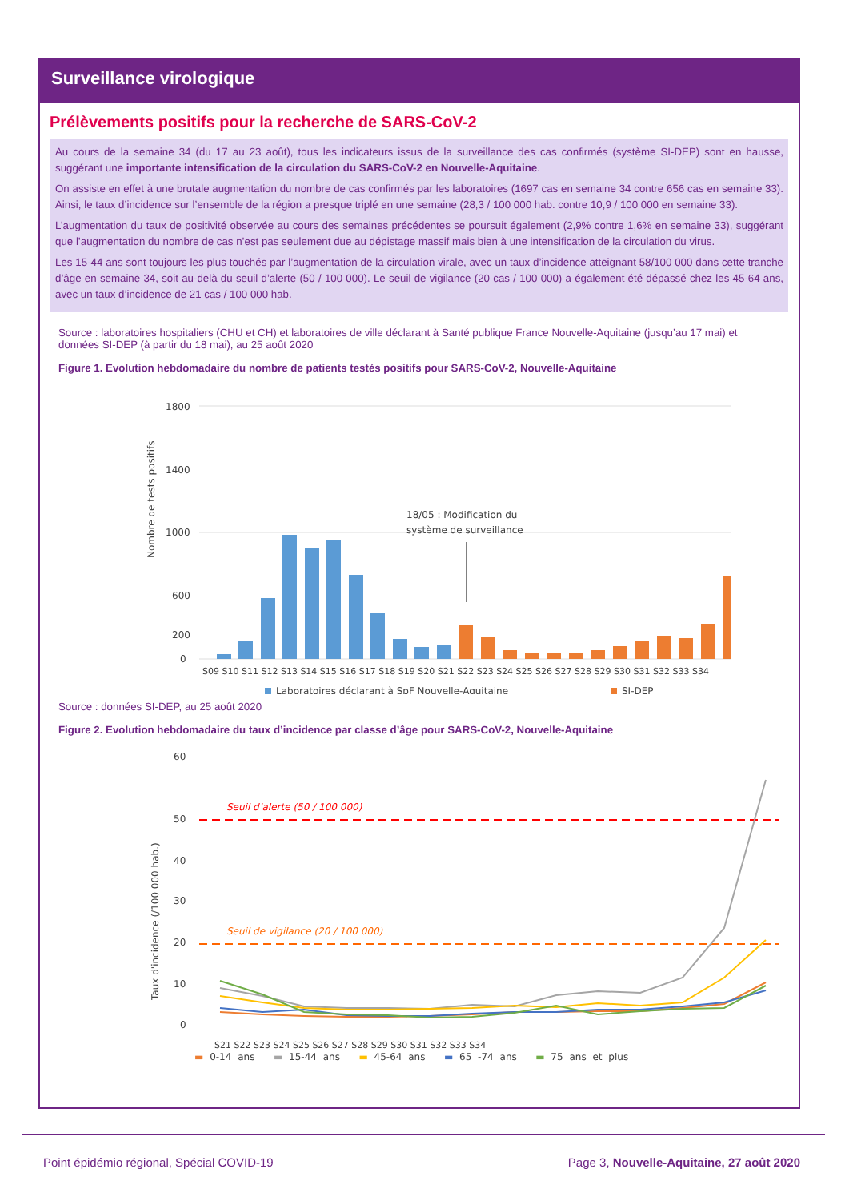Surveillance virologique
Prélèvements positifs pour la recherche de SARS-CoV-2
Au cours de la semaine 34 (du 17 au 23 août), tous les indicateurs issus de la surveillance des cas confirmés (système SI-DEP) sont en hausse, suggérant une importante intensification de la circulation du SARS-CoV-2 en Nouvelle-Aquitaine.
On assiste en effet à une brutale augmentation du nombre de cas confirmés par les laboratoires (1697 cas en semaine 34 contre 656 cas en semaine 33). Ainsi, le taux d’incidence sur l’ensemble de la région a presque triplé en une semaine (28,3 / 100 000 hab. contre 10,9 / 100 000 en semaine 33).
L’augmentation du taux de positivité observée au cours des semaines précédentes se poursuit également (2,9% contre 1,6% en semaine 33), suggérant que l’augmentation du nombre de cas n’est pas seulement due au dépistage massif mais bien à une intensification de la circulation du virus.
Les 15-44 ans sont toujours les plus touchés par l’augmentation de la circulation virale, avec un taux d’incidence atteignant 58/100 000 dans cette tranche d’âge en semaine 34, soit au-delà du seuil d’alerte (50 / 100 000). Le seuil de vigilance (20 cas / 100 000) a également été dépassé chez les 45-64 ans, avec un taux d’incidence de 21 cas / 100 000 hab.
Source : laboratoires hospitaliers (CHU et CH) et laboratoires de ville déclarant à Santé publique France Nouvelle-Aquitaine (jusqu’au 17 mai) et données SI-DEP (à partir du 18 mai), au 25 août 2020
Figure 1. Evolution hebdomadaire du nombre de patients testés positifs pour SARS-CoV-2, Nouvelle-Aquitaine
Nombre de tests positifs
1800
1400
1000
600
200
0
18/05 : Modification du
système de surveillance
S09 S10 S11 S12 S13 S14 S15 S16 S17 S18 S19 S20 S21 S22 S23 S24 S25 S26 S27 S28 S29 S30 S31 S32 S33 S34
Laboratoires déclarant à SpF Nouvelle-Aquitaine
SI-DEP
Source : données SI-DEP, au 25 août 2020
Figure 2. Evolution hebdomadaire du taux d’incidence par classe d’âge pour SARS-CoV-2, Nouvelle-Aquitaine
Taux d'incidence (/100 000 hab.)
60
50
40
30
20
10
0
Seuil d’alerte (50 / 100 000)
Seuil de vigilance (20 / 100 000)
S21 S22 S23 S24 S25 S26 S27 S28 S29 S30 S31 S32 S33 S34
▬ 0-14 ans ▬ 15-44 ans ▬ 45-64 ans ▬ 65 -74 ans ▬ 75 ans et plus
Point épidémio régional, Spécial COVID-19 Page 3, Nouvelle-Aquitaine, 27 août 2020